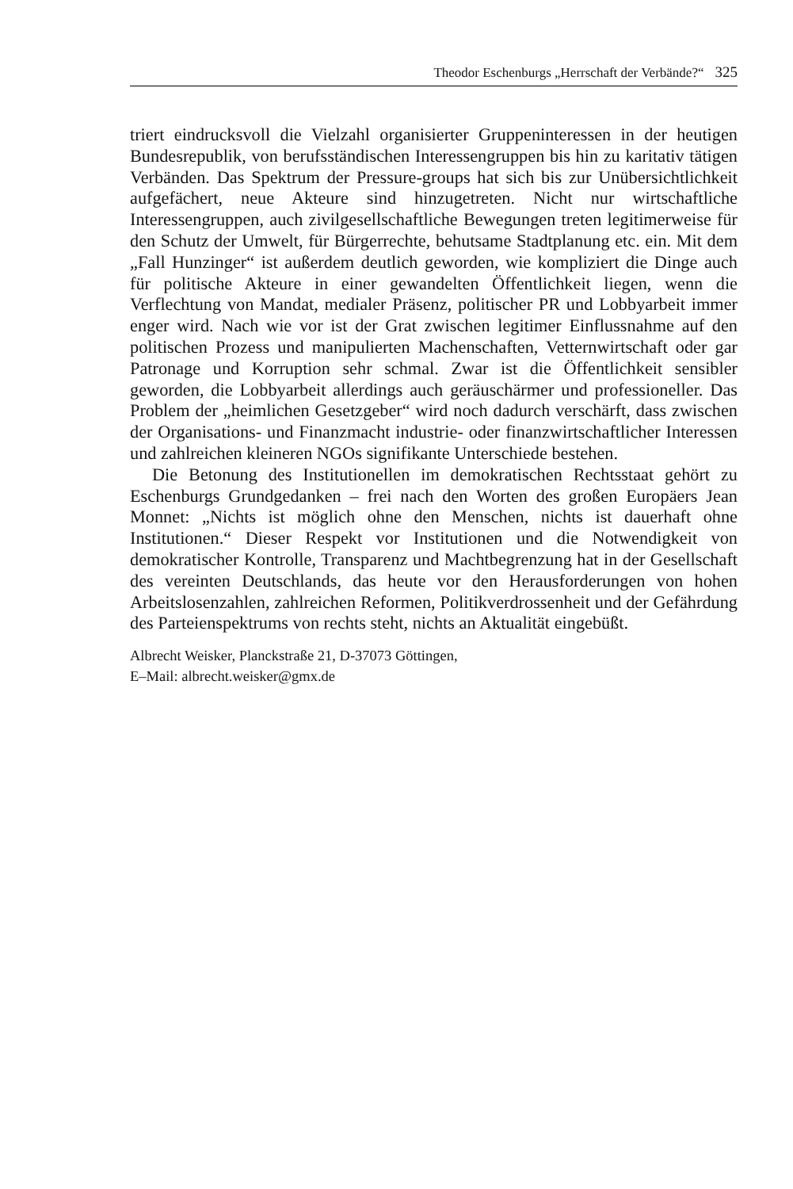Theodor Eschenburgs „Herrschaft der Verbände?“325
triert eindrucksvoll die Vielzahl organisierter Gruppeninteressen in der heutigen Bundesrepublik, von berufsständischen Interessengruppen bis hin zu karitativ tätigen Verbänden. Das Spektrum der Pressure-groups hat sich bis zur Unübersichtlichkeit aufgefächert, neue Akteure sind hinzugetreten. Nicht nur wirtschaftliche Interessengruppen, auch zivilgesellschaftliche Bewegungen treten legitimerweise für den Schutz der Umwelt, für Bürgerrechte, behutsame Stadtplanung etc. ein. Mit dem „Fall Hunzinger“ ist außerdem deutlich geworden, wie kompliziert die Dinge auch für politische Akteure in einer gewandelten Öffentlichkeit liegen, wenn die Verflechtung von Mandat, medialer Präsenz, politischer PR und Lobbyarbeit immer enger wird. Nach wie vor ist der Grat zwischen legitimer Einflussnahme auf den politischen Prozess und manipulierten Machenschaften, Vetternwirtschaft oder gar Patronage und Korruption sehr schmal. Zwar ist die Öffentlichkeit sensibler geworden, die Lobbyarbeit allerdings auch geräuschärmer und professioneller. Das Problem der „heimlichen Gesetzgeber“ wird noch dadurch verschärft, dass zwischen der Organisations- und Finanzmacht industrie- oder finanzwirtschaftlicher Interessen und zahlreichen kleineren NGOs signifikante Unterschiede bestehen.
Die Betonung des Institutionellen im demokratischen Rechtsstaat gehört zu Eschenburgs Grundgedanken – frei nach den Worten des großen Europäers Jean Monnet: „Nichts ist möglich ohne den Menschen, nichts ist dauerhaft ohne Institutionen.“ Dieser Respekt vor Institutionen und die Notwendigkeit von demokratischer Kontrolle, Transparenz und Machtbegrenzung hat in der Gesellschaft des vereinten Deutschlands, das heute vor den Herausforderungen von hohen Arbeitslosenzahlen, zahlreichen Reformen, Politikverdrossenheit und der Gefährdung des Parteienspektrums von rechts steht, nichts an Aktualität eingebüßt.
Albrecht Weisker, Planckstraße 21, D-37073 Göttingen,
E–Mail: albrecht.weisker@gmx.de